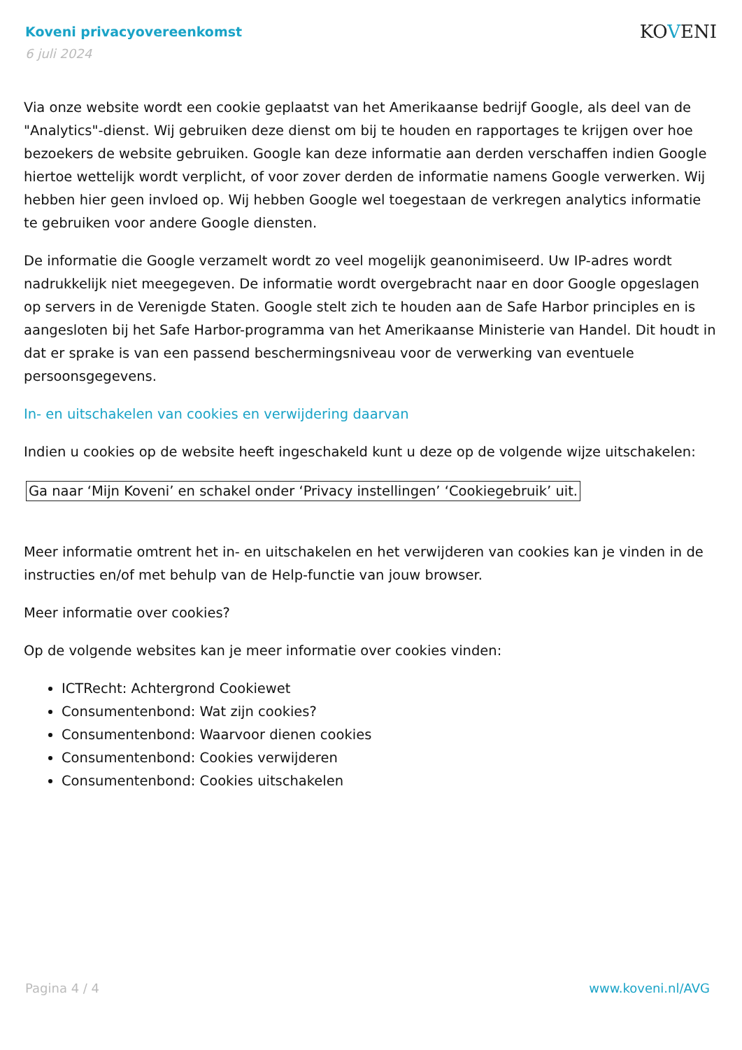Koveni privacyovereenkomst
6 juli 2024
KOVENI
Via onze website wordt een cookie geplaatst van het Amerikaanse bedrijf Google, als deel van de "Analytics"-dienst. Wij gebruiken deze dienst om bij te houden en rapportages te krijgen over hoe bezoekers de website gebruiken. Google kan deze informatie aan derden verschaffen indien Google hiertoe wettelijk wordt verplicht, of voor zover derden de informatie namens Google verwerken. Wij hebben hier geen invloed op. Wij hebben Google wel toegestaan de verkregen analytics informatie te gebruiken voor andere Google diensten.
De informatie die Google verzamelt wordt zo veel mogelijk geanonimiseerd. Uw IP-adres wordt nadrukkelijk niet meegegeven. De informatie wordt overgebracht naar en door Google opgeslagen op servers in de Verenigde Staten. Google stelt zich te houden aan de Safe Harbor principles en is aangesloten bij het Safe Harbor-programma van het Amerikaanse Ministerie van Handel. Dit houdt in dat er sprake is van een passend beschermingsniveau voor de verwerking van eventuele persoonsgegevens.
In- en uitschakelen van cookies en verwijdering daarvan
Indien u cookies op de website heeft ingeschakeld kunt u deze op de volgende wijze uitschakelen:
Ga naar ‘Mijn Koveni’ en schakel onder ‘Privacy instellingen’ ‘Cookiegebruik’ uit.
Meer informatie omtrent het in- en uitschakelen en het verwijderen van cookies kan je vinden in de instructies en/of met behulp van de Help-functie van jouw browser.
Meer informatie over cookies?
Op de volgende websites kan je meer informatie over cookies vinden:
ICTRecht: Achtergrond Cookiewet
Consumentenbond: Wat zijn cookies?
Consumentenbond: Waarvoor dienen cookies
Consumentenbond: Cookies verwijderen
Consumentenbond: Cookies uitschakelen
Pagina 4 / 4 www.koveni.nl/AVG